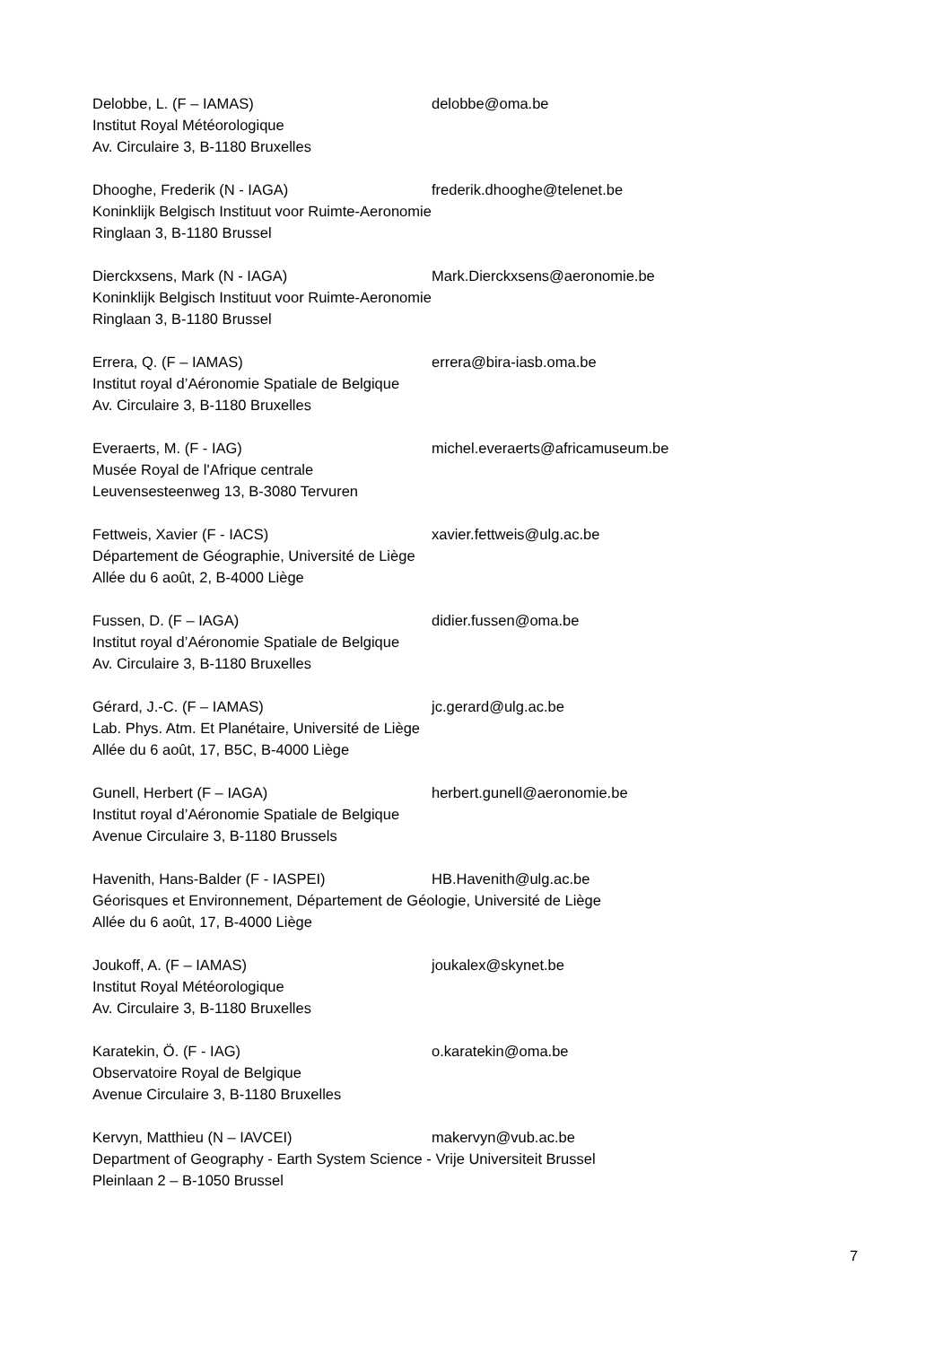Delobbe, L. (F – IAMAS) delobbe@oma.be
Institut Royal Météorologique
Av. Circulaire 3, B-1180 Bruxelles
Dhooghe, Frederik (N - IAGA) frederik.dhooghe@telenet.be
Koninklijk Belgisch Instituut voor Ruimte-Aeronomie
Ringlaan 3, B-1180 Brussel
Dierckxsens, Mark (N - IAGA) Mark.Dierckxsens@aeronomie.be
Koninklijk Belgisch Instituut voor Ruimte-Aeronomie
Ringlaan 3, B-1180 Brussel
Errera, Q. (F – IAMAS) errera@bira-iasb.oma.be
Institut royal d’Aéronomie Spatiale de Belgique
Av. Circulaire 3, B-1180 Bruxelles
Everaerts, M. (F - IAG) michel.everaerts@africamuseum.be
Musée Royal de l'Afrique centrale
Leuvensesteenweg 13, B-3080 Tervuren
Fettweis, Xavier (F - IACS) xavier.fettweis@ulg.ac.be
Département de Géographie, Université de Liège
Allée du 6 août, 2, B-4000 Liège
Fussen, D. (F – IAGA) didier.fussen@oma.be
Institut royal d’Aéronomie Spatiale de Belgique
Av. Circulaire 3, B-1180 Bruxelles
Gérard, J.-C. (F – IAMAS) jc.gerard@ulg.ac.be
Lab. Phys. Atm. Et Planétaire, Université de Liège
Allée du 6 août, 17, B5C, B-4000 Liège
Gunell, Herbert (F – IAGA) herbert.gunell@aeronomie.be
Institut royal d’Aéronomie Spatiale de Belgique
Avenue Circulaire 3, B-1180 Brussels
Havenith, Hans-Balder (F - IASPEI) HB.Havenith@ulg.ac.be
Géorisques et Environnement, Département de Géologie, Université de Liège
Allée du 6 août, 17, B-4000 Liège
Joukoff, A. (F – IAMAS) joukalex@skynet.be
Institut Royal Météorologique
Av. Circulaire 3, B-1180 Bruxelles
Karatekin, Ö. (F - IAG) o.karatekin@oma.be
Observatoire Royal de Belgique
Avenue Circulaire 3, B-1180 Bruxelles
Kervyn, Matthieu (N – IAVCEI) makervyn@vub.ac.be
Department of Geography - Earth System Science - Vrije Universiteit Brussel
Pleinlaan 2 – B-1050 Brussel
7